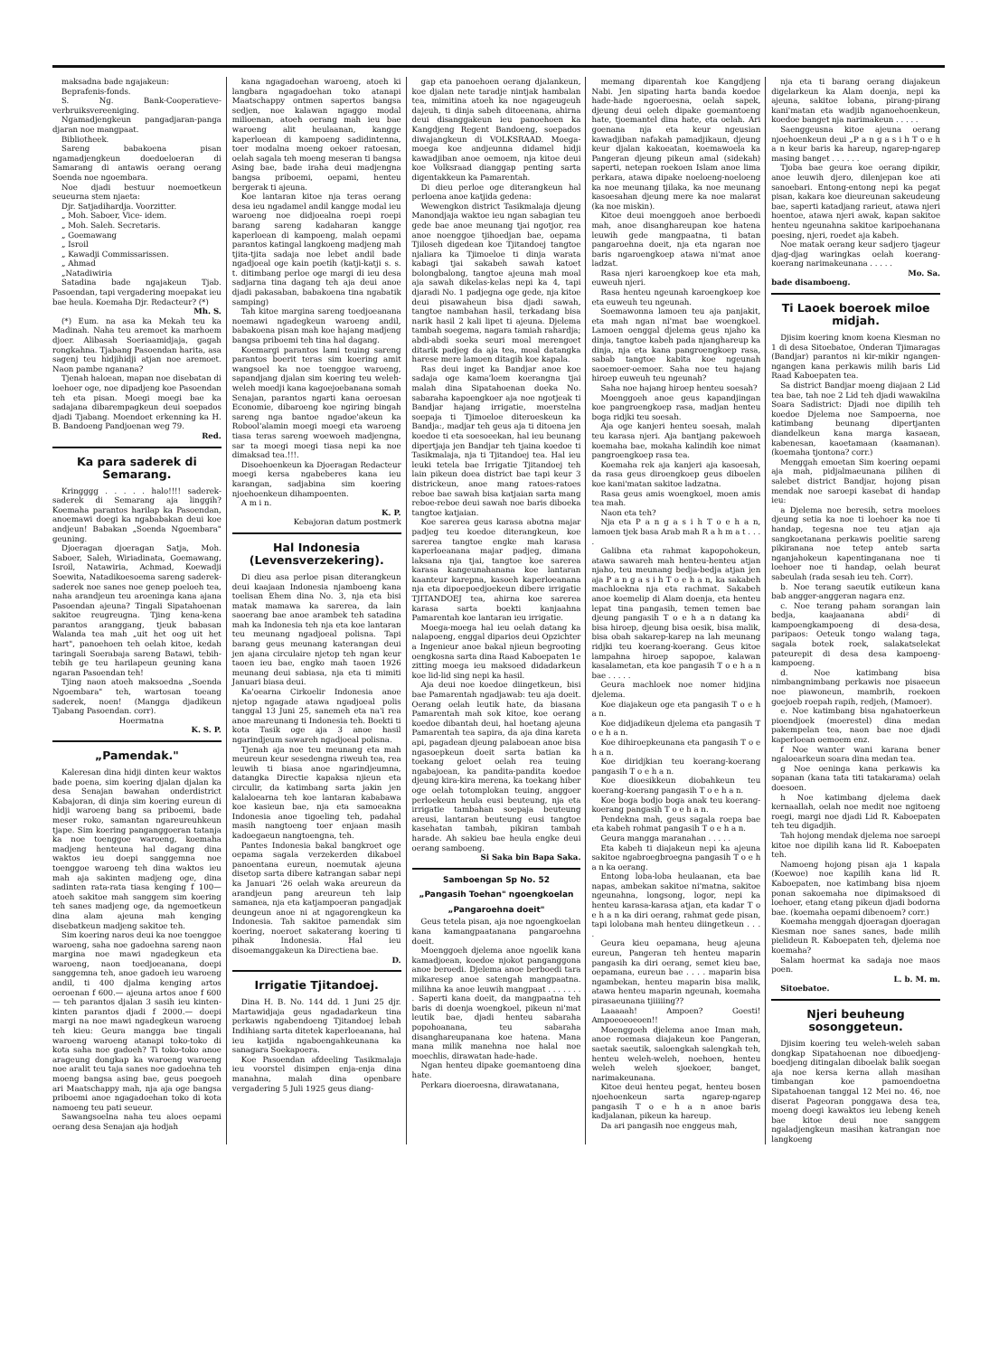maksadna bade ngajakeun:
Beprafenis-fonds.
S. Ng. Bank-Cooperatieve-verbruiksvereeniging.
Ngamadjengkeun pangadjaran-panga djaran noe mangpaat.
Bibliotheek.
Sareng babakoena pisan ngamadjengkeun doedoeloeran di Samarang di antawis oerang oerang Soenda noe ngoembara.
Noe djadi bestuur noemoetkeun seueurna stem njaeta:
Djr. Satjadihardja. Voorzitter.
„ Moh. Saboer, Vice- idem.
„ Moh. Saleh. Secretaris.
„ Goemawang
„ Isroil
„ Kawadji Commissarissen.
„ Ahmad
„Natadiwiria
Satadina bade ngajakeun Tjab. Pasoendan, tapi vergadering moepakat ieu bae heula. Koemaha Djr. Redacteur? (*)
Mh. S.
(*) Eum. na asa ka Mekah teu ka Madinah. Naha teu aremoet ka marhoem djoer. Alibasah Soeriaamidjaja, gagah rongkahna. Tjabang Pasoendan harita, asa sagenj teu hidjihidji atjan noe aremoet. Naon pambe nganana?
Tjenah haloean, mapan noe disebatan di loehoer oge, noe dipadjeng koe Pasoendan teh eta pisan. Moegi moegi bae ka sadajana dibarempagkeun deui soepados djadi Tjabang. Moendoet erkenning ka H. B. Bandoeng Pandjoenan weg 79.
Red.
Ka para saderek di Semarang.
Kringggg . . . . . halo!!!! saderek-saderek di Semarang aja linggih? Koemaha parantos harilap ka Pasoendan, anoemawi doegi ka ngababakan deui koe andjeun! Babakan „Soenda Ngoembara" geuning.
Djoeragan djoeragan Satja, Moh. Saboer, Saleh, Wiriadinata, Goemawang, Isroil, Natawiria, Achmad, Koewadji Soewita, Natadikoesoema sareng saderek-saderek noe sanes noe genep poeloeh tea, naha arandjeun teu aroeninga kana ajana Pasoendan ajeuna? Tingali Sipatahoenan sakitoe reugreugna. Tjing kena-kena parantos aranggang, tjeuk babasan Walanda tea mah „uit het oog uit het hart", panoehoen teh oelah kitoe, kedah taringali Soerabaja sareng Batawi, tebih-tebih ge teu harilapeun geuning kana ngaran Pasoendan teh!
Tjing naon atoeh maksoedna „Soenda Ngoembara" teh, wartosan toeang saderek, noen! (Mangga djadikeun Tjabang Pasoendan. corr).
Hoermatna
K. S. P.
„Pamendak."
Kaleresan dina hidji dinten keur waktos bade poena, sim koering djalan djalan ka desa Senajan bawahan onderdistrict Kabajoran, di dinja sim koering eureun di hidji waroeng bang sa priboemi, bade meser roko, samantan ngareureuhkeun tjape. Sim koering panganggoeran tatanja ka noe toenggoe waroeng, koemaha madjeng henteuna hal dagang dina waktos ieu doepi sanggemna noe toenggoe waroeng teh dina waktos ieu mah aja sakinten madjeng oge, dina sadinten rata-rata tiasa kenging f 100— atoeh sakitoe mah sanggem sim koering teh sanes madjeng oge, da ngemoetkeun dina alam ajeuna mah kenging disebatkeun madjeng sakitoe teh.
Sim koering naros deui ka noe toenggoe waroeng, saha noe gadoehna sareng naon margina noe mawi ngadegkeun eta waroeng, naon toedjoeanana, doepi sanggemna teh, anoe gadoeh ieu waroeng andil, ti 400 djalma kenging artos oeroenan f 600.— ajeuna artos anoe f 600— teh parantos djalan 3 sasih ieu kinten-kinten parantos djadi f 2000.— doepi margi na noe mawi ngadegkeun waroeng teh kieu: Geura mangga bae tingali waroeng waroeng atanapi toko-toko di kota saha noe gadoeh? Ti toko-toko anoe arageung dongkap ka waroeng waroeng noe aralit teu taja sanes noe gadoehna teh moeng bangsa asing bae, geus poegoeh ari Maatschappy mah, nja aja oge bangsa priboemi anoe ngagadoehan toko di kota namoeng teu pati seueur.
Sawangsoelna naha teu aloes oepami oerang desa Senajan aja hodjah
kana ngagadoehan waroeng, atoeh ki langbara ngagadoehan toko atanapi Maatschappy ontmen sapertos bangsa sedjen, noe kalawan ngaggo modal milioenan, atoeh oerang mah ieu bae waroeng alit heulaanan, kangge kaperloean di kampoeng sadidintenna, toer modalna moeng oekoer ratoesan, oelah sagala teh moeng meseran ti bangsa Asing bae, bade iraha deui madjengna bangsa priboemi, oepami, henteu bergerak ti ajeuna.
Koe lantaran kitoe nja teras oerang desa ieu ngadamel andil kangge modal ieu waroeng noe didjoealna roepi roepi barang sareng kadaharan kangge kaperloean di kampoeng, malah oepami parantos katingal langkoeng madjeng mah tjita-tjita sadaja noe lebet andil bade ngadjoeal oge kain poetih (katji-katji s. s. t. ditimbang perloe oge margi di ieu desa sadjarna tina dagang teh aja deui anoe djadi pakasaban, babakoena tina ngabatik samping)
Tah kitoe margina sareng toedjoeanana noemawi ngadegkeun waroeng andil, babakoena pisan mah koe hajang madjeng bangsa priboemi teh tina hal dagang.
Koemargi parantos lami teuing sareng parantos boerit teras sim koering amit wangsoel ka noe toenggoe waroeng, sapandjang djalan sim koering teu weleh-weleh moedji kana kagoejoebanana somah Senajan, parantos ngarti kana oeroesan Economie, dibaroeng koe ngiring bingah sareng nga bantoe ngadoe'akeun ka Robool'alamin moegi moegi eta waroeng tiasa teras sareng woewoeh madjengna, sar ta moegi moegi tiasa nepi ka noe dimaksad tea.!!!.
Disoehoenkeun ka Djoeragan Redacteur moegi kersa ngabeberes kana ieu karangan, sadjabina sim koering njoehoenkeun dihampoenten.
A m i n.
K. P.
Kebajoran datum postmerk
Hal Indonesia (Levensverzekering).
Di dieu asa perloe pisan diterangkeun deui kaajaan Indonesia njamboeng kana toelisan Ehem dina No. 3, nja eta bisi matak mamawa ka sarerea, da lain saoerang bae anoe arambek teh satadina mah ka Indonesia teh nja eta koe lantaran teu meunang ngadjoeal polisna. Tapi barang geus meunang katerangan deui jen ajana circulaire njetop teh ngan keur taoen ieu bae, engko mah taoen 1926 meunang deui sabiasa, nja eta ti mimiti Januari biasa deui.
Ka'oearna Cirkoelir Indonesia anoe njetop ngagade atawa ngadjoeal polis tanggal 13 Juni 25, sanemeh eta na'i rea anoe mareunang ti Indonesia teh. Boekti ti kota Tasik oge aja 3 anoe hasil ngarindjeum sawareh ngadjoeal polisna.
Tjenah aja noe teu meunang eta mah meureun keur sesedengna riweuh tea, rea leuwih ti biasa anoe ngarindjeumna, datangka Directie kapaksa njieun eta circulir, da katimbang sarta jakin jen kalaloearna teh koe lantaran kababawa koe kasieun bae, nja eta samoeakna Indonesia anoe tigoeling teh, padahal masih nangtoeng toer enjaan masih kadoegaeun nangtoengna, teh.
Pantes Indonesia bakal bangkroet oge oepama sagala verzekerden dikaboel panoentana eureun, noemutak ajeuna disetop sarta dibere katrangan sabar nepi ka Januari '26 oelah waka areureun da arandjeun pang areureun teh laip samanea, nja eta katjampoeran pangadjak deungeun anoe ni at ngagorengkeun ka Indonesia. Tah sakitoe pamendak sim koering, noeroet sakaterang koering ti pihak Indonesia. Hal ieu disoemanggakeun ka Directiena bae.
D.
Irrigatie Tjitandoej.
Dina H. B. No. 144 dd. 1 Juni 25 djr. Martawidjaja geus ngadadarkeun tina perkawis ngabendoeng Tjitandoej lebah Indihiang sarta ditetek kaperloeanana, hal ieu katjida ngaboengahkeunana ka sanagara Soekapoera.
Koe Pasoendan afdeeling Tasikmalaja ieu voorstel disimpen enja-enja dina manahna, malah dina openbare vergadering 5 Juli 1925 geus diang-
gap eta panoehoen oerang djalankeun, koe djalan nete taradje nintjak hambalan tea, mimitina atoeh ka noe ngageugeuh dajeuh, ti dinja sabeh ditoeenana, ahirna deui disanggakeun ieu panoehoen ka Kangdjeng Regent Bandoeng, soepados diwajangkeun di VOLKSRAAD. Moega-moega koe andjeunna didamel hidji kawadjiban anoe oemoem, nja kitoe deui koe Volksraad dianggap penting sarta digentakkeun ka Pamarentah.
Di dieu perloe oge diterangkeun hal perloena anoe katjida gedena:
Wewengkon district Tasikmalaja djeung Manondjaja waktoe ieu ngan sabagian teu gede bae anoe meunang tjai ngotjor, rea anoe noenggoe tjihoedjan bae, oepama Tjiloseh digedean koe Tjitandoej tangtoe njaliara ka Tjimoeloe ti dinja warata kabagi tjai sakabeh sawah katoet bolongbalong, tangtoe ajeuna mah moal aja sawah dikelas-kelas nepi ka 4, tapi djaradi No. 1 padjegna oge gede, nja kitoe deui pisawaheun bisa djadi sawah, tangtoe nambahan hasil, terkadang bisa narik hasil 2 kali lipet ti ajeuna. Djelema tambah soegema, nagara tamiah rahardja; abdi-abdi soeka seuri moal merengoet ditarik padjeg da aja tea, moal datangka harese mere lamoen ditagih koe kapala.
Ras deui inget ka Bandjar anoe koe sadaja oge kama'loem koerangna tjai malah dina Sipatahoenan doeka No. sabaraha kapoengkoer aja noe ngotjeak ti Bandjar hajang irrigatie, moerstelna soepaja ti Tjimoeloe diteroeskeun ka Bandja:, madjar teh geus aja ti ditoena jen koedoe ti eta soesoeekan, hal ieu beunang dipertjaja jen Bandjar teh tjaina koedoe ti Tasikmalaja, nja ti Tjitandoej tea. Hal ieu leuki tetela bae Irrigatie Tjitandoej teh lain pikeun doea district bae tapi keur 3 districkeun, anoe mang ratoes-ratoes reboe bae sawah bisa katjaian sarta mang reboe-reboe deui sawah noe baris diboeka tangtoe katjaian.
Koe sarerea geus karasa abotna majar padjeg teu koedoe diterangkeun, koe sarerea tangtoe engke mah karasa kaperloeanana majar padjeg, dimana laksana nja tjai, tangtoe koe sarerea karasa kangeunahanana koe lantaran kaanteur karepna, kasoeh kaperloeanana nja eta dipoepoedjoekeun dibere irrigatie TJITANDOEJ tea, ahirna koe sarerea karasa sarta boekti kanjaahna Pamarentah koe lantaran ieu irrigatie.
Moega-moega hal ieu oelah datang ka nalapoeng, enggal diparios deui Opzichter a Ingenieur anoe bakal njieun begrooting oengkosna sarta dina Raad Kaboepaten 1e zitting moega ieu maksoed didadarkeun koe lid-lid sing nepi ka hasil.
Aja deui noe koedoe diingetkeun, bisi bae Pamarentah ngadjawab: teu aja doeit. Oerang oelah leutik hate, da biasana Pamarentah mah sok kitoe, koe oerang koedoe dibantah deui, hal hoetang ajeuna Pamarentah tea sapira, da aja dina kareta api, pagadean djeung palaboean anoe bisa ngasoepkeun doeit sarta batian ka toekang geloet oelah rea teuing ngabajoean, ka pandita-pandita koedoe djeung kira-kira merena, ka toekang hiber oge oelah totomplokan teuing, anggoer perloekeun heula eusi beuteung, nja eta irrigatie tambahan soepaja beuteung areusi, lantaran beuteung eusi tangtoe kasehatan tambah, pikiran tambah harade. Ah sakieu bae heula engke deui oerang samboeng.
Si Saka bin Bapa Saka.
Samboengan Sp No. 52
„Pangasih Toehan" ngoengkoelan
„Pangaroehna doeit"
Geus tetela pisan, aja noe ngoengkoelan kana kamangpaatanana pangaroehna doeit.
Moenggoeh djelema anoe ngoelik kana kamadjoean, koedoe njokot panganggona anoe beroedi. Djelema anoe berboedi tara mikaresep anoe satengah mangpaatna. milihna ka anoe leuwih mangpaat . . . . . . . . Saperti kana doeit, da mangpaatna teh baris di doenja woengkoel, pikeun ni'mat leutik bae, djadi henteu sabaraha popohoanana, teu sabaraha disanghareupanana koe hatena. Mana mana milik manehna noe halal noe moechlis, dirawatan hade-hade.
Ngan henteu dipake goemantoeng dina hate.
Perkara dioeroesna, dirawatanana,
memang diparentah koe Kangdjeng Nabi. Jen sipating harta banda koedoe hade-hade ngoeroesna, oelah sapek, djeung deui oeleh dipake goemantoeng hate, tjoemantel dina hate, eta oelah. Ari goenana nja eta keur ngeusian kawadjiban nafakah pamadjikaun, djeung keur djalan kakoeatan, koemawoela ka Pangeran djeung pikeun amal (sidekah) saperti, netepan roekoen Islam anoe lima perkara, atawa dipake noeloeng-noeloeng ka noe meunang tjilaka, ka noe meunang kasoesahan djeung mere ka noe malarat (ka noe miskin).
Kitoe deui moenggoeh anoe berboedi mah, anoe disanghareupan koe hatena leuwih gede mangpaatna, ti batan pangaroehna doeit, nja eta ngaran noe baris ngaroengkoep atawa ni'mat anoe ladzat.
Rasa njeri karoengkoep koe eta mah, euweuh njeri.
Rasa henteu ngeunah karoengkoep koe eta euweuh teu ngeunah.
Soemawonna lamoen teu aja panjakit, eta mah ngan ni'mat bae woengkoel. Lamoen oenggal djelema geus njaho ka dinja, tangtoe kabeh pada njanghareup ka dinja, nja eta kana pangroengkoep rasa, sabab tangtoe kabita koe ngeunah saoemoer-oemoer. Saha noe teu hajang hiroep euweuh teu ngeunah?
Saha noe hajang hiroep henteu soesah?
Moenggoeh anoe geus kapandjingan koe pangroengkoep rasa, madjan henteu boga ridjki teu soesah.
Aja oge kanjeri henteu soesah, malah teu karasa njeri. Aja bantjang pakewoeh koemaha bae, mokaha kalindih koe nimat pangroengkoep rasa tea.
Koemaha rek aja kanjeri aja kasoesah, da rasa geus diroengkoep geus diboelen koe kani'matan sakitoe ladzatna.
Rasa geus amis woengkoel, moen amis tea mah.
Naon eta teh?
Nja eta P a n g a s i h T o e h a n, lamoen tjek basa Arab mah R a h m a t . . . .
Galibna eta rahmat kapopohokeun, atawa sawareh mah henteu-henteu atjan njaho, teu meunang bedja-bedja atjan jen aja P a n g a s i h T o e h a n, ka sakabeh machloekna nja eta rachmat. Sakabeh anoe koemelip di Alam doenja, eta henteu lepat tina pangasih, temen temen bae djeung pangasih T o e h a n datang ka bisa hiroep, djeung bisa oesik, bisa malik, bisa obah sakarep-karep na lah meunang ridjki teu koerang-koerang. Geus kitoe lampahna hiroep sapopoe, kalawan kasalametan, eta koe pangasih T o e h a n bae . . . . .
Geura machloek noe nomer hidjina djelema.
Koe diajakeun oge eta pangasih T o e h a n.
Koe didjadikeun djelema eta pangasih T o e h a n.
Koe dihiroepkeunana eta pangasih T o e h a n.
Koe diridjkian teu koerang-koerang pangasih T o e h a n.
Koe dioesikkeun diobahkeun teu koerang-koerang pangasih T o e h a n.
Koe boga bodjo boga anak teu koerang-koerang pangasih T o e h a n.
Pendekna mah, geus sagala roepa bae eta kabeh rohmat pangasih T o e h a n.
Geura mangga maranahan . . . . .
Eta kabeh ti diajakeun nepi ka ajeuna sakitoe ngabroegbroegna pangasih T o e h a n ka oerang.
Entong loba-loba heulaanan, eta bae napas, ambekan sakitoe ni'matna, sakitoe ngeunahna, longsong, logor, nepi ka henteu karasa-karasa atjan, eta kadar T o e h a n ka diri oerang, rahmat gede pisan, tapi lolobana mah henteu diingetkeun . . . .
Geura kieu oepamana, heug ajeuna eureun, Pangeran teh henteu maparin pangasih ka diri oerang, semet kieu bae, oepamana, eureun bae . . . . maparin bisa ngambekan, henteu maparin bisa malik, atawa henteu maparin ngeunah, koemaha pirasaeunana tjiiiiing??
Laaaaah! Ampoen? Goesti! Ampoeoeoeoen!!
Moenggoeh djelema anoe Iman mah, anoe roemasa diajakeun koe Pangeran, saetak saeutik, saloengkah salengkah teh, henteu weleh-weleh, noehoen, henteu weleh weleh sjoekoer, banget, narimakeunana.
Kitoe deui henteu pegat, henteu bosen njoehoenkeun sarta ngarep-ngarep pangasih T o e h a n anoe baris kadjalanan, pikeun ka hareup.
Da ari pangasih noe enggeus mah,
nja eta ti barang oerang diajakeun digelarkeun ka Alam doenja, nepi ka ajeuna, sakitoe lobana, pirang-pirang kani'matan eta wadjib nganoehoenkeun, koedoe banget nja narimakeun . . . . .
Saenggeusna kitoe ajeuna oerang njoehoenkeun deui „P a n g a s i h T o e h a n keur baris ka hareup, ngarep-ngarep masing banget . . . . . .
Tjoba bae geura koe oerang dipikir, anoe leuwih djero, dilenjepan koe ati sanoebari. Entong-entong nepi ka pegat pisan, kakara koe dieureunan sakeudeung bae, saperti katadjang rarieut, atawa njeri hoentoe, atawa njeri awak, kapan sakitoe henteu ngeunahna sakitoe karipoehanana poesing, njeri, roedet aja kabeh.
Noe matak oerang keur sadjero tjageur djag-djag waringkas oelah koerang-koerang narimakeunana . . . . .
Mo. Sa.
bade disamboeng.
Ti Laoek boeroek miloe midjah.
Djisim koering knom koena Kiesman no 1 di desa Sitoebatoe, Onderan Tjimaragas (Bandjar) parantos ni kir-mikir ngangen-ngangen kana perkawis milih baris Lid Raad Kaboepaten tea.
Sa district Bandjar moeng diajaan 2 Lid tea bae, tah noe 2 Lid teh djadi wawakilna Soara Sadistrict: Djadi noe dipilih teh koedoe Djelema noe Sampoerna, noe katimbang beunang dipertjanten diandelkeun kana marga kasaean, kabenesan, kaoetamaan (kaamanan). (koemaha tjontona? corr.)
Menggah emoetan Sim koering oepami aja mah, pidjalmaeunana pilihen di salebet district Bandjar, hojong pisan mendak noe saroepi kasebat di handap ieu:
a Djelema noe beresih, setra moeloes djeung setia ka noe ti loehoer ka noe ti handap, tegesna noe teu atjan aja sangkoetanana perkawis poelitie sareng pikiranana noe tetep anteb sarta nganjahokeun kapentinganana noe ti loehoer noe ti handap, oelah beurat sabeulah (rada sesah ieu teh. Corr).
b. Noe terang saeutik eutikeun kana bab angger-anggeran nagara enz.
c. Noe terang paham sorangan lain bedja, kaajaanana abdi² di kampoengkampoeng di desa-desa, paripaos: Oeteuk tongo walang taga, sagala botek roek, salakatselekat pateurepit di desa desa kampoeng-kampoeng.
d. Noe katimbang bisa nimbangnimbang perkawis noe pisaeeun noe piawoneun, mambrih, roekoen goejoeb roepah rapih, redjeh, (Mamoer).
e. Noe katimbang bisa ngahatoerkeun pioendjoek (moerestel) dina medan pakempelan tea, naon bae noe djadi kaperloean oemoem enz.
f Noe wanter wani karana bener ngaloearkeun soara dina medan tea.
g Noe oeninga kana perkawis ka sopanan (kana tata titi tatakarama) oelah doesoen.
h Noe katimbang djelema daek kernaallah, oelah noe medit noe ngitoeng roegi, margi noe djadi Lid R. Kaboepaten teh teu digadjih.
Tah hojong mendak djelema noe saroepi kitoe noe dipilih kana lid R. Kaboepaten teh.
Namoeng hojong pisan aja 1 kapala (Koewoe) noe kapilih kana lid R. Kaboepaten, noe katimbang bisa njoem ponan sakoemaha noe dipimaksoed di loehoer, etang etang pikeun djadi bodorna bae. (koemaha oepami dibenoem? corr.)
Koemaha menggah djoeragan djoeragan Kiesman noe sanes sanes, bade milih pielideun R. Kaboepaten teh, djelema noe koemaha?
Salam hoermat ka sadaja noe maos poen.
L. b. M. m.
Sitoebatoe.
Njeri beuheung sosonggeteun.
Djisim koering teu weleh-weleh saban dongkap Sipatahoenan noe diboedjeng-boedjeng ditingalan diboelak balik soegan aja noe kersa kerna allah masihan timbangan koe pamoendoetna Sipatahoenan tanggal 12 Mei no. 46, noe diserat Pageoran ponggawa desa tea, moeng doegi kawaktos ieu lebeng keneh bae kitoe deui noe sanggem ngaladjengkeun masihan katrangan noe langkoeng